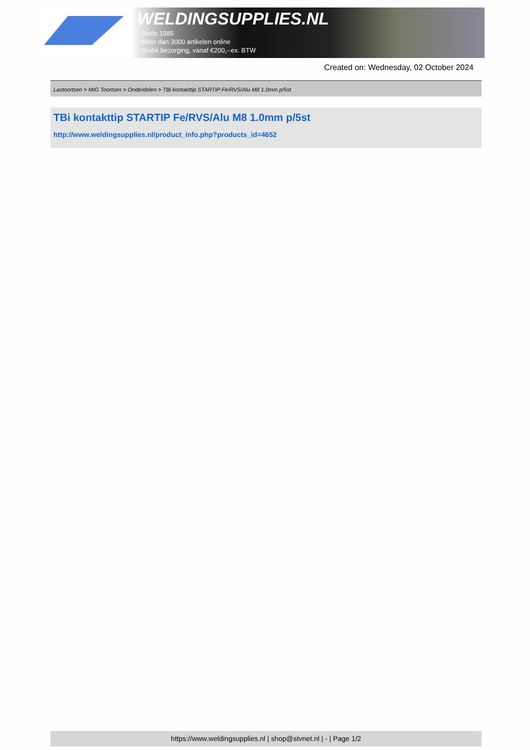WELDINGSUPPLIES.NL
- Sinds 1985
- Méér dan 3000 artikelen online
- Gratis bezorging, vanaf €200,--ex. BTW
Created on: Wednesday, 02 October 2024
Lastoortsen > MIG Toortsen > Onderdelen > TBi kontakttip STARTIP Fe/RVS/Alu M8 1.0mm p/5st
TBi kontakttip STARTIP Fe/RVS/Alu M8 1.0mm p/5st
http://www.weldingsupplies.nl/product_info.php?products_id=4652
https://www.weldingsupplies.nl | shop@stvnet.nl | - | Page 1/2